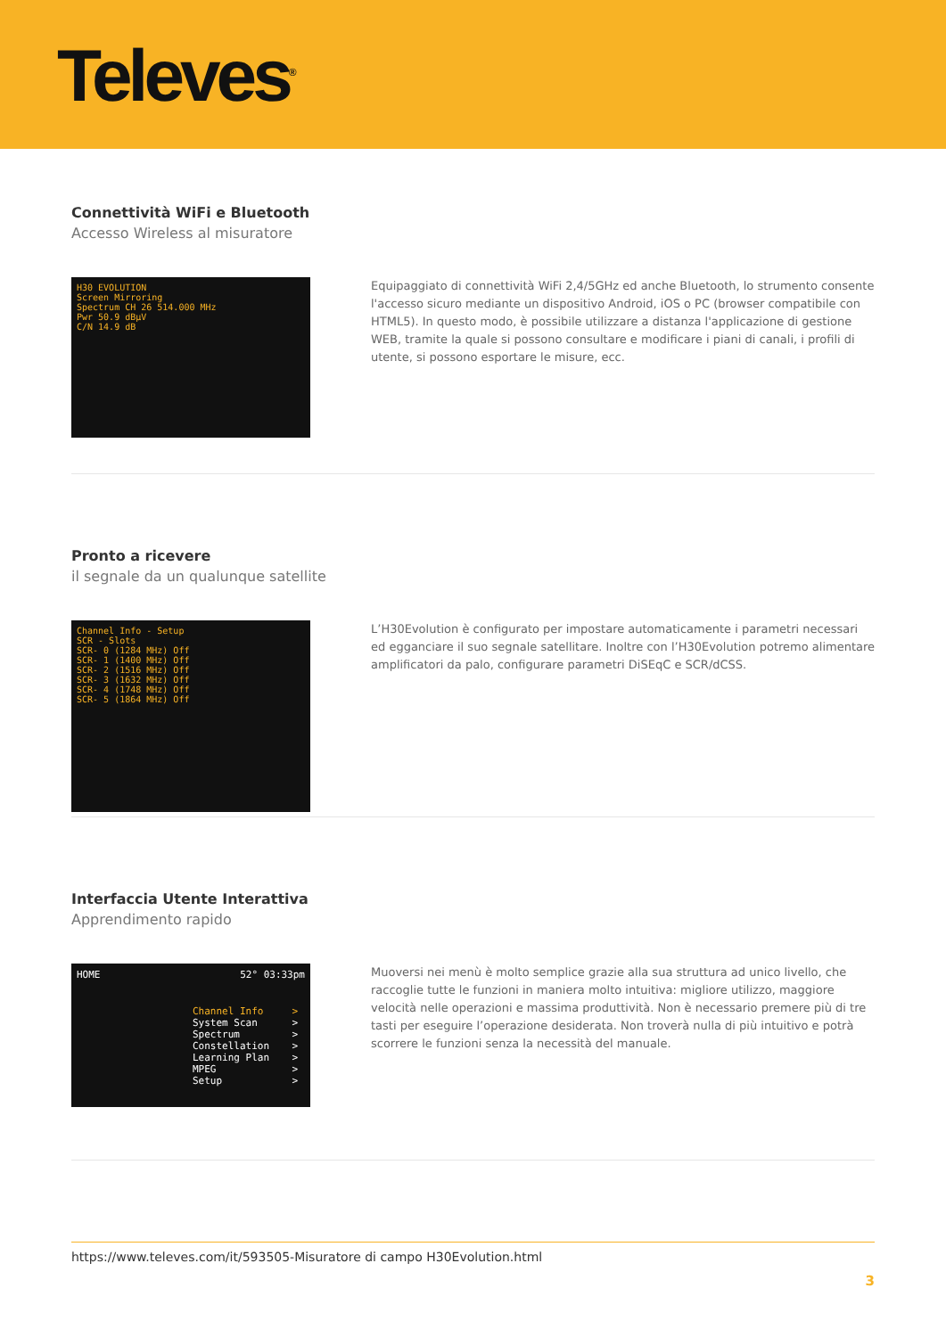Televes<sup>®</sup>
Connettività WiFi e Bluetooth
Accesso Wireless al misuratore
H30 EVOLUTION
Screen Mirroring
Spectrum CH 26 514.000 MHz
Pwr 50.9 dBµV
C/N 14.9 dB
Equipaggiato di connettività WiFi 2,4/5GHz ed anche Bluetooth, lo strumento consente l'accesso sicuro mediante un dispositivo Android, iOS o PC (browser compatibile con HTML5). In questo modo, è possibile utilizzare a distanza l'applicazione di gestione WEB, tramite la quale si possono consultare e modificare i piani di canali, i profili di utente, si possono esportare le misure, ecc.
Pronto a ricevere
il segnale da un qualunque satellite
Channel Info - Setup
SCR - Slots
SCR- 0 (1284 MHz) Off
SCR- 1 (1400 MHz) Off
SCR- 2 (1516 MHz) Off
SCR- 3 (1632 MHz) Off
SCR- 4 (1748 MHz) Off
SCR- 5 (1864 MHz) Off
L’H30Evolution è configurato per impostare automaticamente i parametri necessari ed egganciare il suo segnale satellitare. Inoltre con l’H30Evolution potremo alimentare amplificatori da palo, configurare parametri DiSEqC e SCR/dCSS.
Interfaccia Utente Interattiva
Apprendimento rapido
HOME 52° 03:33pm
Channel Info >
System Scan >
Spectrum >
Constellation >
Learning Plan >
MPEG >
Setup >
Muoversi nei menù è molto semplice grazie alla sua struttura ad unico livello, che raccoglie tutte le funzioni in maniera molto intuitiva: migliore utilizzo, maggiore velocità nelle operazioni e massima produttività. Non è necessario premere più di tre tasti per eseguire l’operazione desiderata. Non troverà nulla di più intuitivo e potrà scorrere le funzioni senza la necessità del manuale.
https://www.televes.com/it/593505-Misuratore di campo H30Evolution.html
3